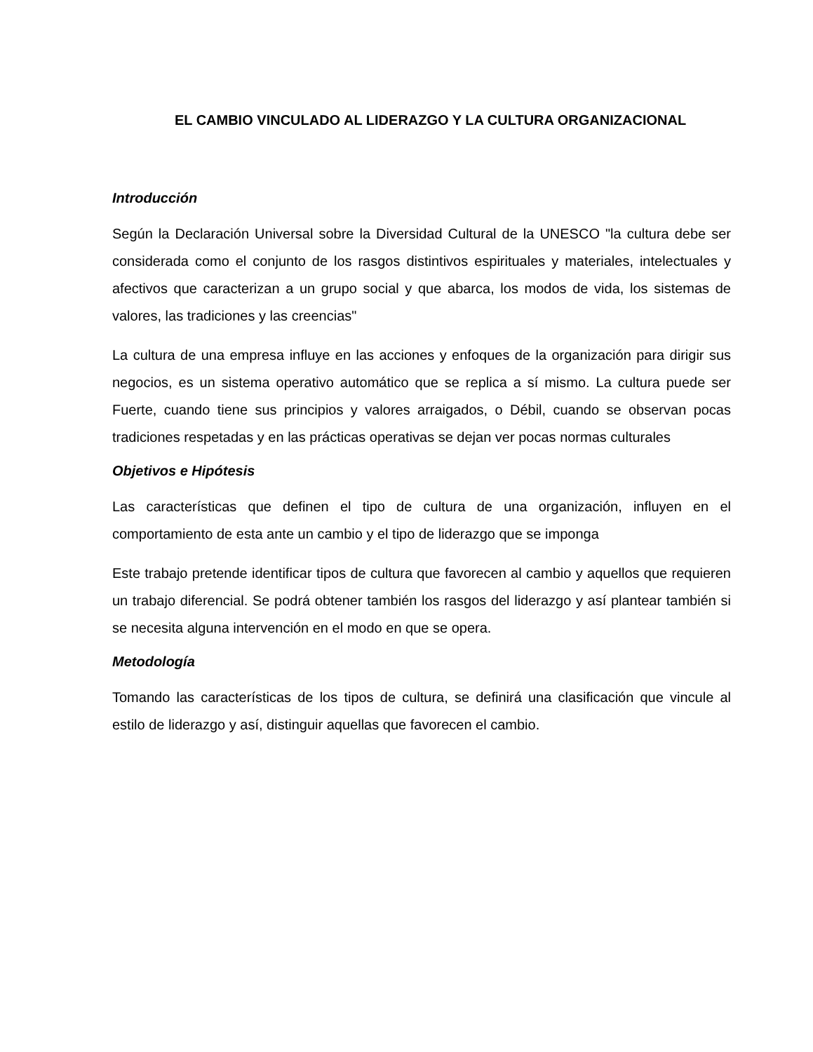EL CAMBIO VINCULADO AL LIDERAZGO Y LA CULTURA ORGANIZACIONAL
Introducción
Según la Declaración Universal sobre la Diversidad Cultural de la UNESCO "la cultura debe ser considerada como el conjunto de los rasgos distintivos espirituales y materiales, intelectuales y afectivos que caracterizan a un grupo social y que abarca, los modos de vida, los sistemas de valores, las tradiciones y las creencias"
La cultura de una empresa influye en las acciones y enfoques de la organización para dirigir sus negocios, es un sistema operativo automático que se replica a sí mismo. La cultura puede ser Fuerte, cuando tiene sus principios y valores arraigados, o Débil, cuando se observan pocas tradiciones respetadas y en las prácticas operativas se dejan ver pocas normas culturales
Objetivos e Hipótesis
Las características que definen el tipo de cultura de una organización, influyen en el comportamiento de esta ante un cambio y el tipo de liderazgo que se imponga
Este trabajo pretende identificar tipos de cultura que favorecen al cambio y aquellos que requieren un trabajo diferencial. Se podrá obtener también los rasgos del liderazgo y así plantear también si se necesita alguna intervención en el modo en que se opera.
Metodología
Tomando las características de los tipos de cultura, se definirá una clasificación que vincule al estilo de liderazgo y así, distinguir aquellas que favorecen el cambio.